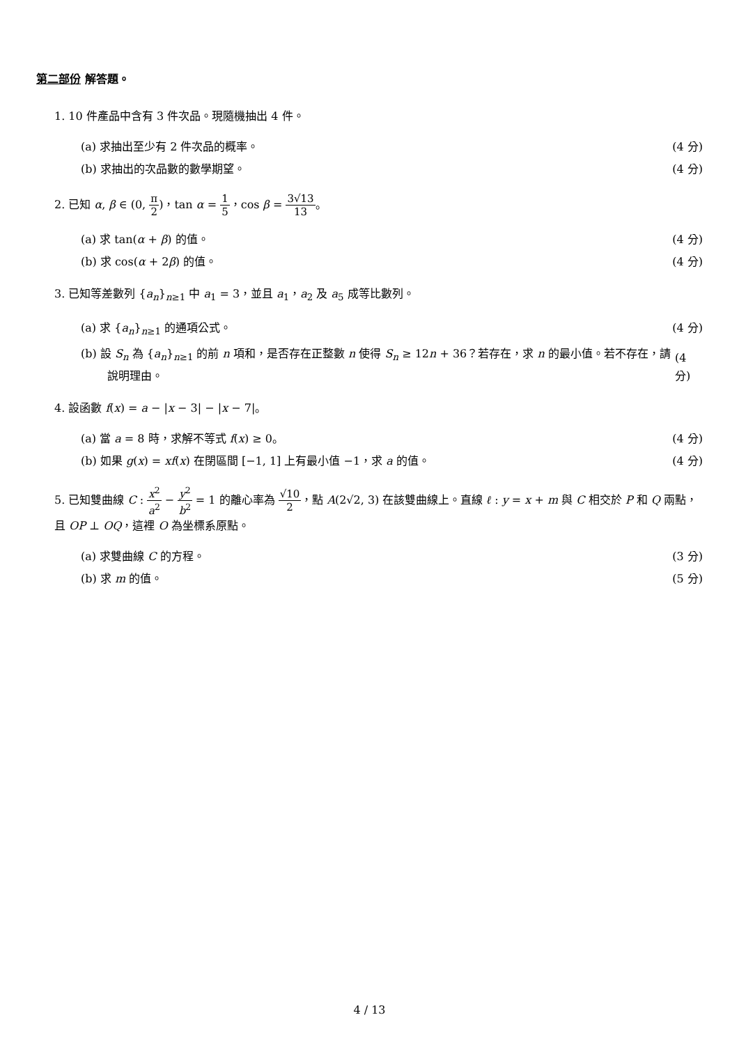第二部份 解答題。
1. 10 件產品中含有 3 件次品。現隨機抽出 4 件。
(a) 求抽出至少有 2 件次品的概率。 (4 分)
(b) 求抽出的次品數的數學期望。 (4 分)
2. 已知 α, β ∈ (0, π 2)，tan α = 1 5，cos β = 3√13 13。
(a) 求 tan(α + β) 的值。 (4 分)
(b) 求 cos(α + 2β) 的值。 (4 分)
3. 已知等差數列 {a<sub>n</sub>}<sub>n≥1</sub> 中 a<sub>1</sub> = 3，並且 a<sub>1</sub>，a<sub>2</sub> 及 a<sub>5</sub> 成等比數列。
(a) 求 {a<sub>n</sub>}<sub>n≥1</sub> 的通項公式。 (4 分)
(b) 設 S<sub>n</sub> 為 {a<sub>n</sub>}<sub>n≥1</sub> 的前 n 項和，是否存在正整數 n 使得 S<sub>n</sub> ≥ 12n + 36？若存在，求 n 的最小值。若不存在，請說明理由。
(4 分)
4. 設函數 f(x) = a − |x − 3| − |x − 7|。
(a) 當 a = 8 時，求解不等式 f(x) ≥ 0。 (4 分)
(b) 如果 g(x) = xf(x) 在閉區間 [−1, 1] 上有最小值 −1，求 a 的值。 (4 分)
5. 已知雙曲線 C : x<sup>2</sup> a<sup>2</sup> − y<sup>2</sup> b<sup>2</sup> = 1 的離心率為 √10 2，點 A(2√2, 3) 在該雙曲線上。直線 ℓ : y = x + m 與 C 相交於 P 和 Q 兩點，且 OP ⊥ OQ，這裡 O 為坐標系原點。
(a) 求雙曲線 C 的方程。 (3 分)
(b) 求 m 的值。 (5 分)
4 / 13